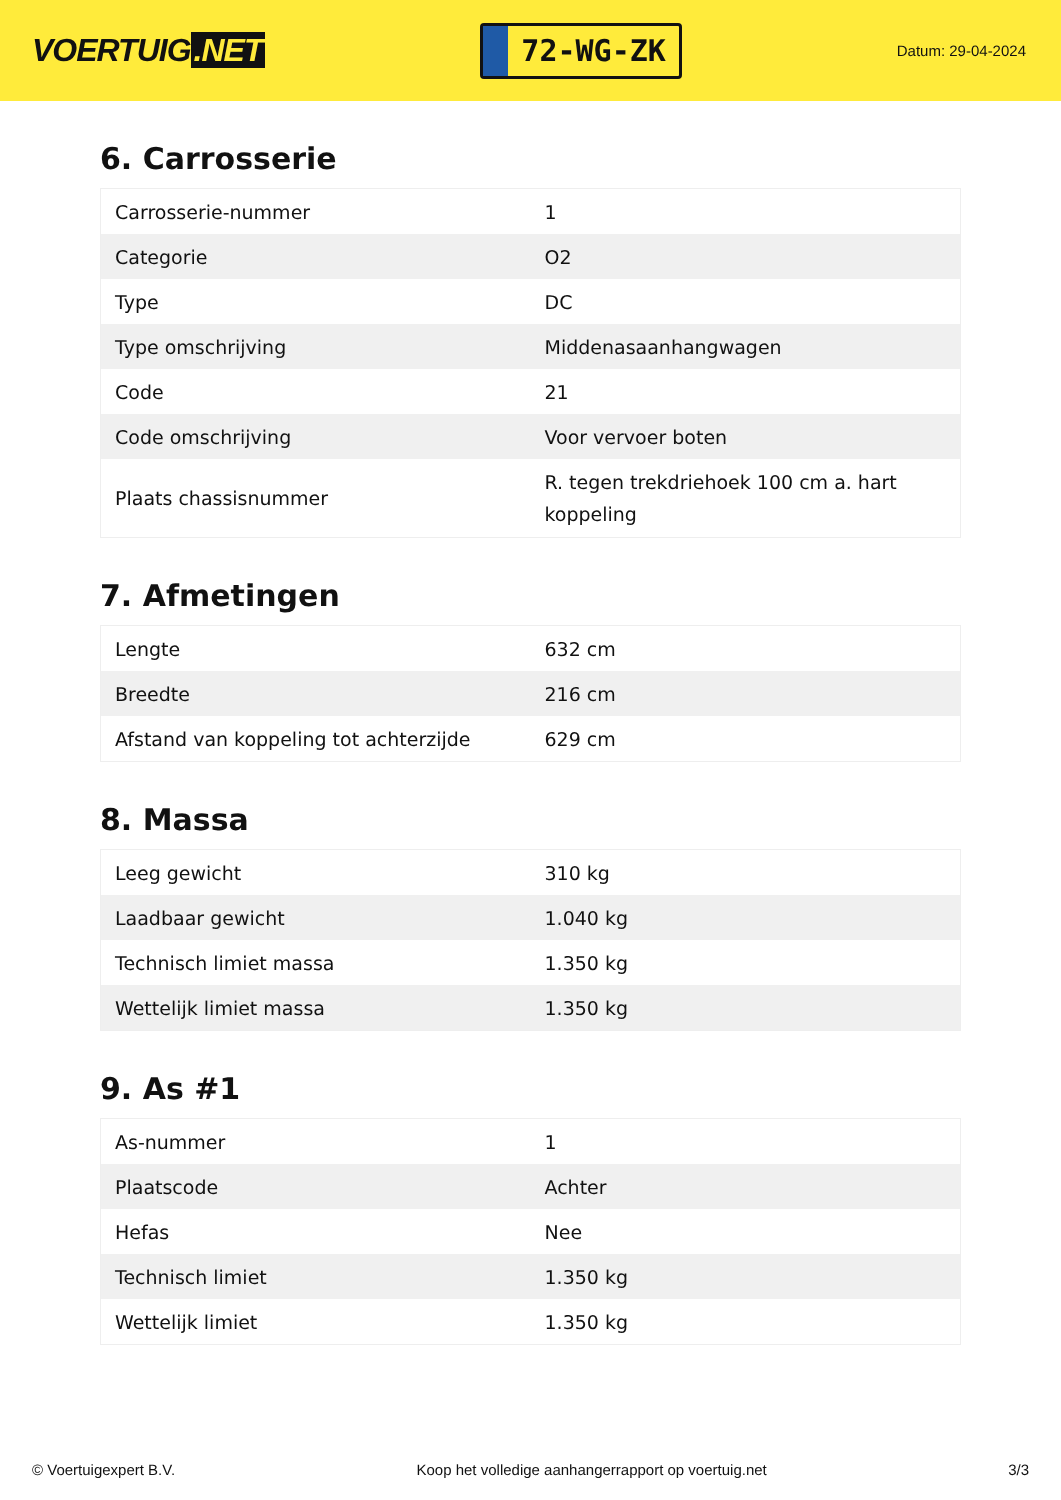VOERTUIG.NET
72-WG-ZK
Datum: 29-04-2024
6. Carrosserie
| Carrosserie-nummer | 1 |
| Categorie | O2 |
| Type | DC |
| Type omschrijving | Middenasaanhangwagen |
| Code | 21 |
| Code omschrijving | Voor vervoer boten |
| Plaats chassisnummer | R. tegen trekdriehoek 100 cm a. hart koppeling |
7. Afmetingen
| Lengte | 632 cm |
| Breedte | 216 cm |
| Afstand van koppeling tot achterzijde | 629 cm |
8. Massa
| Leeg gewicht | 310 kg |
| Laadbaar gewicht | 1.040 kg |
| Technisch limiet massa | 1.350 kg |
| Wettelijk limiet massa | 1.350 kg |
9. As #1
| As-nummer | 1 |
| Plaatscode | Achter |
| Hefas | Nee |
| Technisch limiet | 1.350 kg |
| Wettelijk limiet | 1.350 kg |
© Voertuigexpert B.V. Koop het volledige aanhangerrapport op voertuig.net 3/3